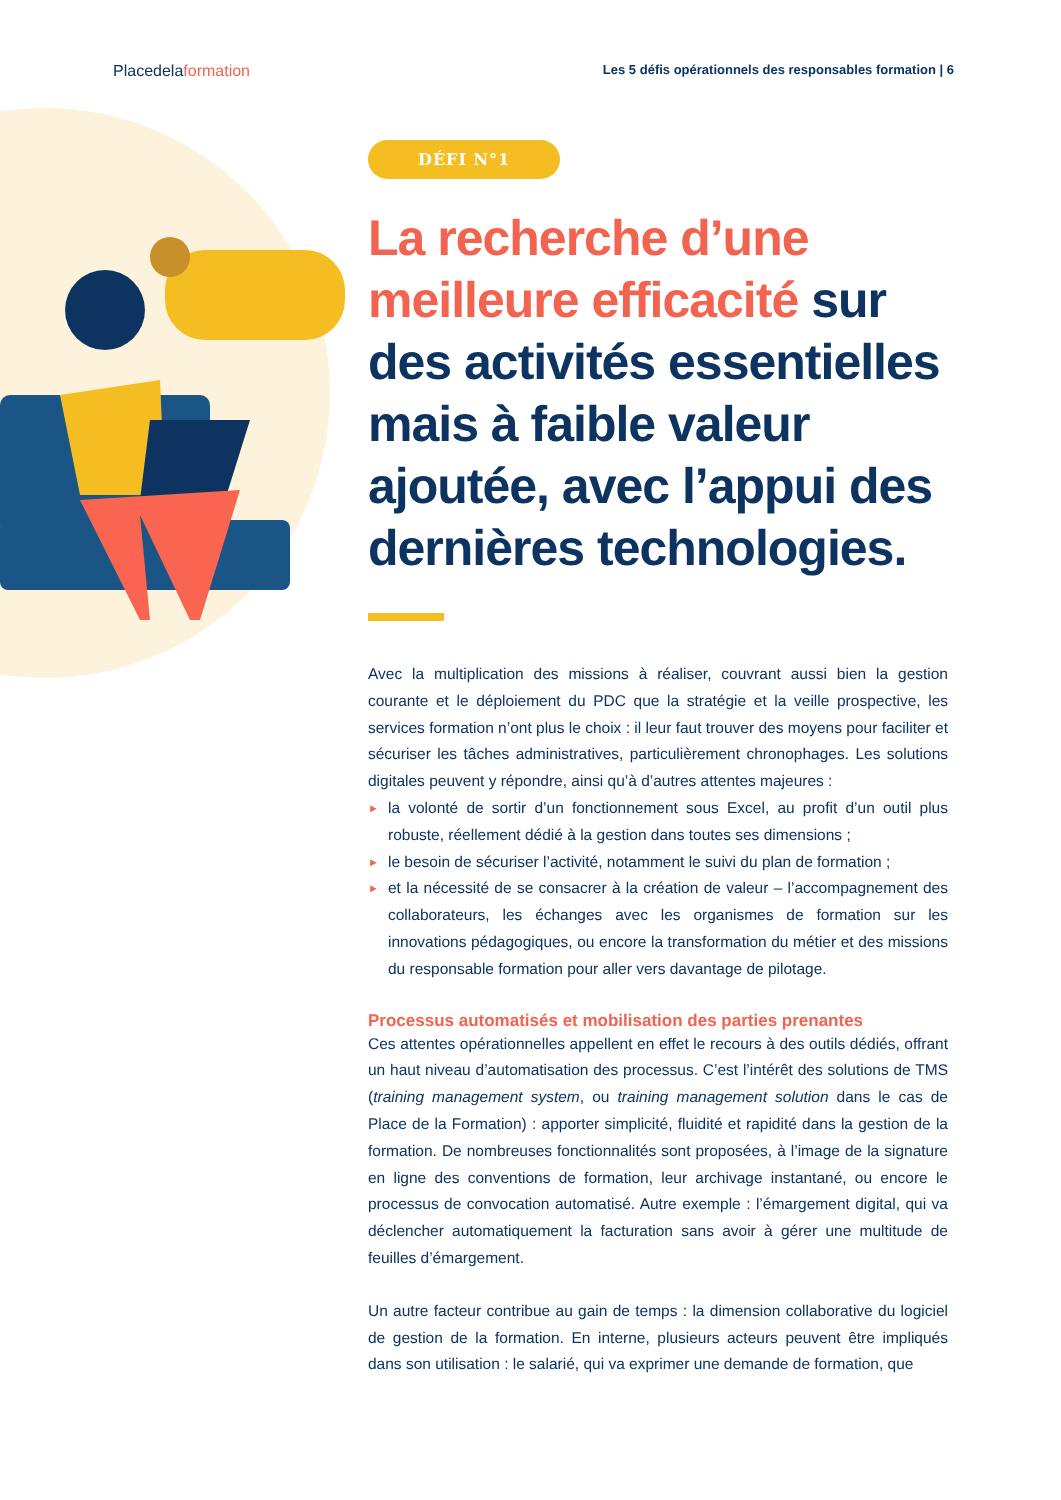Placedelaformation
Les 5 défis opérationnels des responsables formation | 6
DÉFI N°1
La recherche d’une meilleure efficacité sur des activités essentielles mais à faible valeur ajoutée, avec l’appui des dernières technologies.
Avec la multiplication des missions à réaliser, couvrant aussi bien la gestion courante et le déploiement du PDC que la stratégie et la veille prospective, les services formation n’ont plus le choix : il leur faut trouver des moyens pour faciliter et sécuriser les tâches administratives, particulièrement chronophages. Les solutions digitales peuvent y répondre, ainsi qu’à d’autres attentes majeures :
► la volonté de sortir d’un fonctionnement sous Excel, au profit d’un outil plus robuste, réellement dédié à la gestion dans toutes ses dimensions ;
► le besoin de sécuriser l’activité, notamment le suivi du plan de formation ;
► et la nécessité de se consacrer à la création de valeur – l’accompagnement des collaborateurs, les échanges avec les organismes de formation sur les innovations pédagogiques, ou encore la transformation du métier et des missions du responsable formation pour aller vers davantage de pilotage.
Processus automatisés et mobilisation des parties prenantes
Ces attentes opérationnelles appellent en effet le recours à des outils dédiés, offrant un haut niveau d’automatisation des processus. C’est l’intérêt des solutions de TMS (training management system, ou training management solution dans le cas de Place de la Formation) : apporter simplicité, fluidité et rapidité dans la gestion de la formation. De nombreuses fonctionnalités sont proposées, à l’image de la signature en ligne des conventions de formation, leur archivage instantané, ou encore le processus de convocation automatisé. Autre exemple : l’émargement digital, qui va déclencher automatiquement la facturation sans avoir à gérer une multitude de feuilles d’émargement.
Un autre facteur contribue au gain de temps : la dimension collaborative du logiciel de gestion de la formation. En interne, plusieurs acteurs peuvent être impliqués dans son utilisation : le salarié, qui va exprimer une demande de formation, que